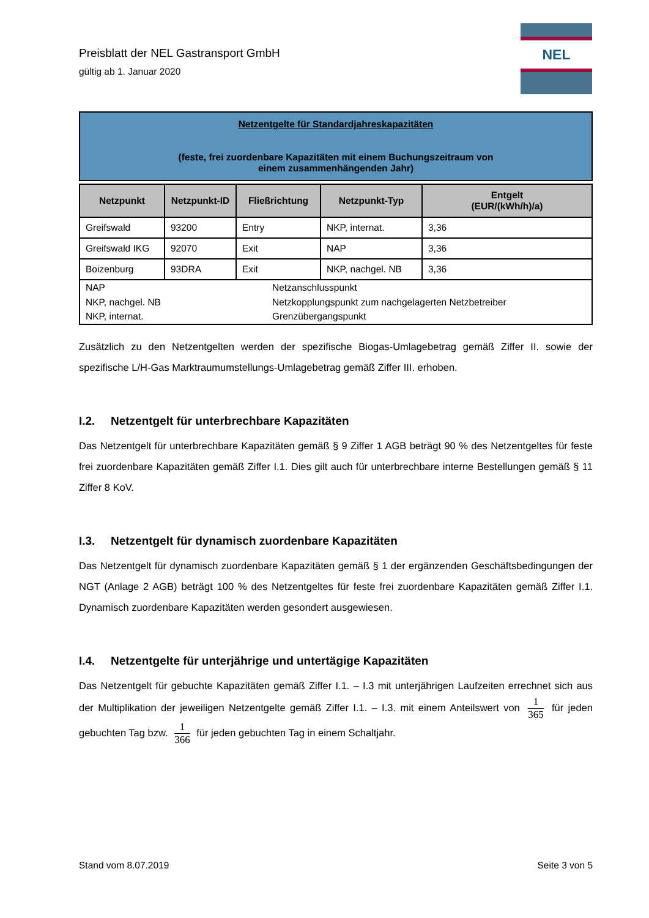NEL
Preisblatt der NEL Gastransport GmbH
gültig ab 1. Januar 2020
Netzentgelte für Standardjahreskapazitäten
(feste, frei zuordenbare Kapazitäten mit einem Buchungszeitraum von
einem zusammenhängenden Jahr)
| Netzpunkt | Netzpunkt-ID | Fließrichtung | Netzpunkt-Typ | Entgelt (EUR/(kWh/h)/a) |
| --- | --- | --- | --- | --- |
| Greifswald | 93200 | Entry | NKP, internat. | 3,36 |
| Greifswald IKG | 92070 | Exit | NAP | 3,36 |
| Boizenburg | 93DRA | Exit | NKP, nachgel. NB | 3,36 |
NAP
Netzanschlusspunkt
NKP, nachgel. NB
Netzkopplungspunkt zum nachgelagerten Netzbetreiber
NKP, internat.
Grenzübergangspunkt
Zusätzlich zu den Netzentgelten werden der spezifische Biogas-Umlagebetrag gemäß Ziffer II. sowie der spezifische L/H-Gas Marktraumumstellungs-Umlagebetrag gemäß Ziffer III. erhoben.
I.2. Netzentgelt für unterbrechbare Kapazitäten
Das Netzentgelt für unterbrechbare Kapazitäten gemäß § 9 Ziffer 1 AGB beträgt 90 % des Netzentgeltes für feste frei zuordenbare Kapazitäten gemäß Ziffer I.1. Dies gilt auch für unterbrechbare interne Bestellungen gemäß § 11 Ziffer 8 KoV.
I.3. Netzentgelt für dynamisch zuordenbare Kapazitäten
Das Netzentgelt für dynamisch zuordenbare Kapazitäten gemäß § 1 der ergänzenden Geschäftsbedingungen der NGT (Anlage 2 AGB) beträgt 100 % des Netzentgeltes für feste frei zuordenbare Kapazitäten gemäß Ziffer I.1. Dynamisch zuordenbare Kapazitäten werden gesondert ausgewiesen.
I.4. Netzentgelte für unterjährige und untertägige Kapazitäten
Das Netzentgelt für gebuchte Kapazitäten gemäß Ziffer I.1. – I.3 mit unterjährigen Laufzeiten errechnet sich aus der Multiplikation der jeweiligen Netzentgelte gemäß Ziffer I.1. – I.3. mit einem Anteilswert von 1 365 für jeden gebuchten Tag bzw. 1 366 für jeden gebuchten Tag in einem Schaltjahr.
Stand vom 8.07.2019 Seite 3 von 5